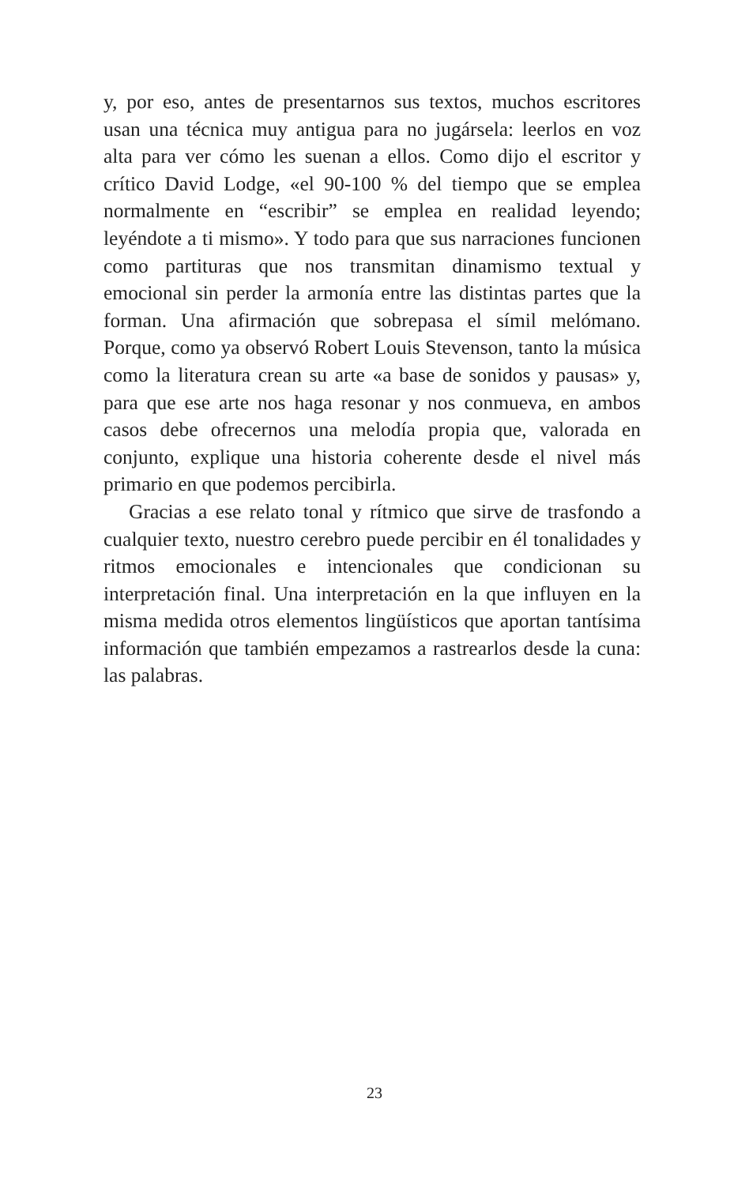y, por eso, antes de presentarnos sus textos, muchos escritores usan una técnica muy antigua para no jugársela: leerlos en voz alta para ver cómo les suenan a ellos. Como dijo el escritor y crítico David Lodge, «el 90-100 % del tiempo que se emplea normalmente en “escribir” se emplea en realidad leyendo; leyéndote a ti mismo». Y todo para que sus narraciones funcionen como partituras que nos transmitan dinamismo textual y emocional sin perder la armonía entre las distintas partes que la forman. Una afirmación que sobrepasa el símil melómano. Porque, como ya observó Robert Louis Stevenson, tanto la música como la literatura crean su arte «a base de sonidos y pausas» y, para que ese arte nos haga resonar y nos conmueva, en ambos casos debe ofrecernos una melodía propia que, valorada en conjunto, explique una historia coherente desde el nivel más primario en que podemos percibirla.
Gracias a ese relato tonal y rítmico que sirve de trasfondo a cualquier texto, nuestro cerebro puede percibir en él tonalidades y ritmos emocionales e intencionales que condicionan su interpretación final. Una interpretación en la que influyen en la misma medida otros elementos lingüísticos que aportan tantísima información que también empezamos a rastrearlos desde la cuna: las palabras.
23